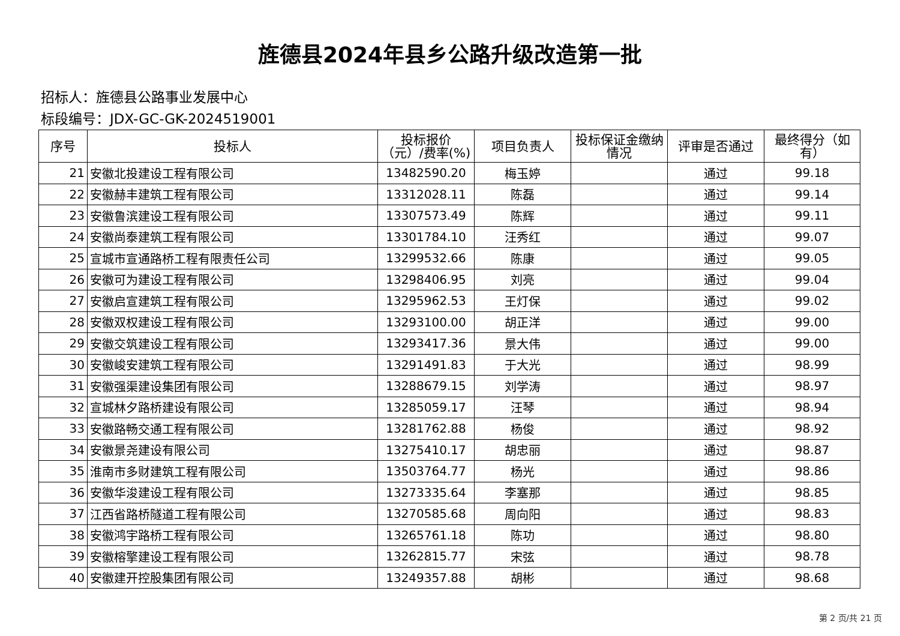旌德县2024年县乡公路升级改造第一批
招标人：旌德县公路事业发展中心
标段编号：JDX-GC-GK-2024519001
| 序号 | 投标人 | 投标报价（元）/费率(%) | 项目负责人 | 投标保证金缴纳情况 | 评审是否通过 | 最终得分（如有） |
| --- | --- | --- | --- | --- | --- | --- |
| 21 | 安徽北投建设工程有限公司 | 13482590.20 | 梅玉婷 | | 通过 | 99.18 |
| 22 | 安徽赫丰建筑工程有限公司 | 13312028.11 | 陈磊 | | 通过 | 99.14 |
| 23 | 安徽鲁滨建设工程有限公司 | 13307573.49 | 陈辉 | | 通过 | 99.11 |
| 24 | 安徽尚泰建筑工程有限公司 | 13301784.10 | 汪秀红 | | 通过 | 99.07 |
| 25 | 宣城市宣通路桥工程有限责任公司 | 13299532.66 | 陈康 | | 通过 | 99.05 |
| 26 | 安徽可为建设工程有限公司 | 13298406.95 | 刘亮 | | 通过 | 99.04 |
| 27 | 安徽启宣建筑工程有限公司 | 13295962.53 | 王灯保 | | 通过 | 99.02 |
| 28 | 安徽双权建设工程有限公司 | 13293100.00 | 胡正洋 | | 通过 | 99.00 |
| 29 | 安徽交筑建设工程有限公司 | 13293417.36 | 景大伟 | | 通过 | 99.00 |
| 30 | 安徽峻安建筑工程有限公司 | 13291491.83 | 于大光 | | 通过 | 98.99 |
| 31 | 安徽强渠建设集团有限公司 | 13288679.15 | 刘学涛 | | 通过 | 98.97 |
| 32 | 宣城林夕路桥建设有限公司 | 13285059.17 | 汪琴 | | 通过 | 98.94 |
| 33 | 安徽路畅交通工程有限公司 | 13281762.88 | 杨俊 | | 通过 | 98.92 |
| 34 | 安徽景尧建设有限公司 | 13275410.17 | 胡忠丽 | | 通过 | 98.87 |
| 35 | 淮南市多财建筑工程有限公司 | 13503764.77 | 杨光 | | 通过 | 98.86 |
| 36 | 安徽华浚建设工程有限公司 | 13273335.64 | 李塞那 | | 通过 | 98.85 |
| 37 | 江西省路桥隧道工程有限公司 | 13270585.68 | 周向阳 | | 通过 | 98.83 |
| 38 | 安徽鸿宇路桥工程有限公司 | 13265761.18 | 陈功 | | 通过 | 98.80 |
| 39 | 安徽榕擎建设工程有限公司 | 13262815.77 | 宋弦 | | 通过 | 98.78 |
| 40 | 安徽建开控股集团有限公司 | 13249357.88 | 胡彬 | | 通过 | 98.68 |
第 2 页/共 21 页